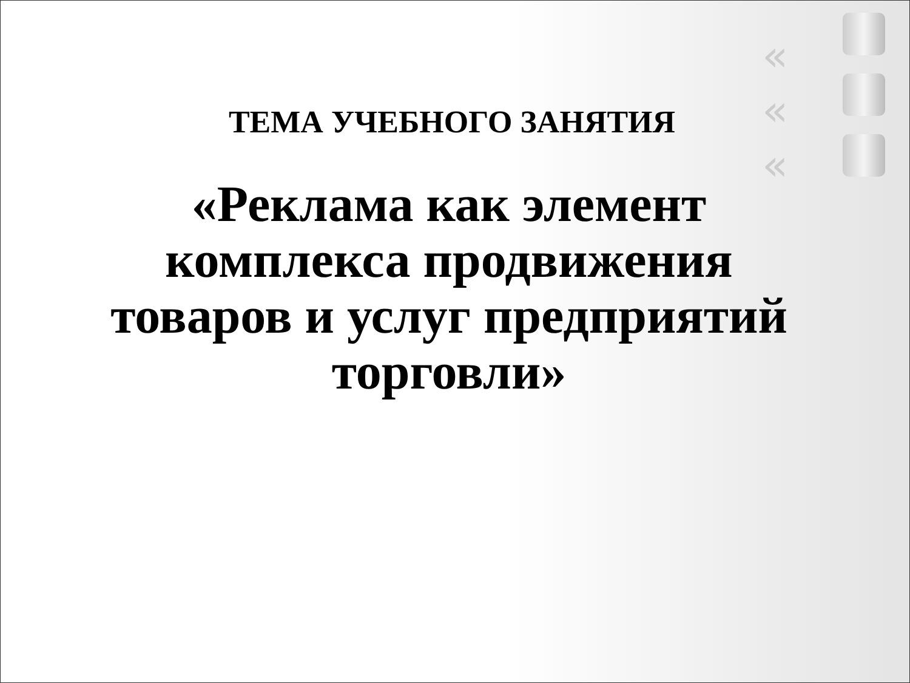«
«
«
ТЕМА УЧЕБНОГО ЗАНЯТИЯ
«Реклама как элемент комплекса продвижения товаров и услуг предприятий торговли»